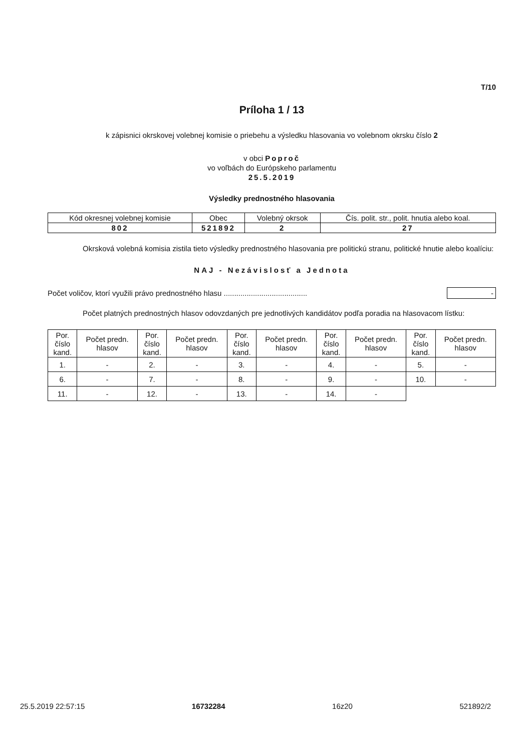T/10
Príloha 1 / 13
k zápisnici okrskovej volebnej komisie o priebehu a výsledku hlasovania vo volebnom okrsku číslo 2
v obci Poproč
vo voľbách do Európskeho parlamentu
25.5.2019
Výsledky prednostného hlasovania
| Kód okresnej volebnej komisie | Obec | Volebný okrsok | Čís. polit. str., polit. hnutia alebo koal. |
| --- | --- | --- | --- |
| 802 | 521892 | 2 | 27 |
Okrsková volebná komisia zistila tieto výsledky prednostného hlasovania pre politickú stranu, politické hnutie alebo koalíciu:
NAJ - Nezávislosť a Jednota
Počet voličov, ktorí využili právo prednostného hlasu ........................................ -
Počet platných prednostných hlasov odovzdaných pre jednotlivých kandidátov podľa poradia na hlasovacom lístku:
| Por. číslo kand. | Počet predn. hlasov | Por. číslo kand. | Počet predn. hlasov | Por. číslo kand. | Počet predn. hlasov | Por. číslo kand. | Počet predn. hlasov | Por. číslo kand. | Počet predn. hlasov |
| --- | --- | --- | --- | --- | --- | --- | --- | --- | --- |
| 1. | - | 2. | - | 3. | - | 4. | - | 5. | - |
| 6. | - | 7. | - | 8. | - | 9. | - | 10. | - |
| 11. | - | 12. | - | 13. | - | 14. | - | | |
25.5.2019 22:57:15 16732284 16z20 521892/2